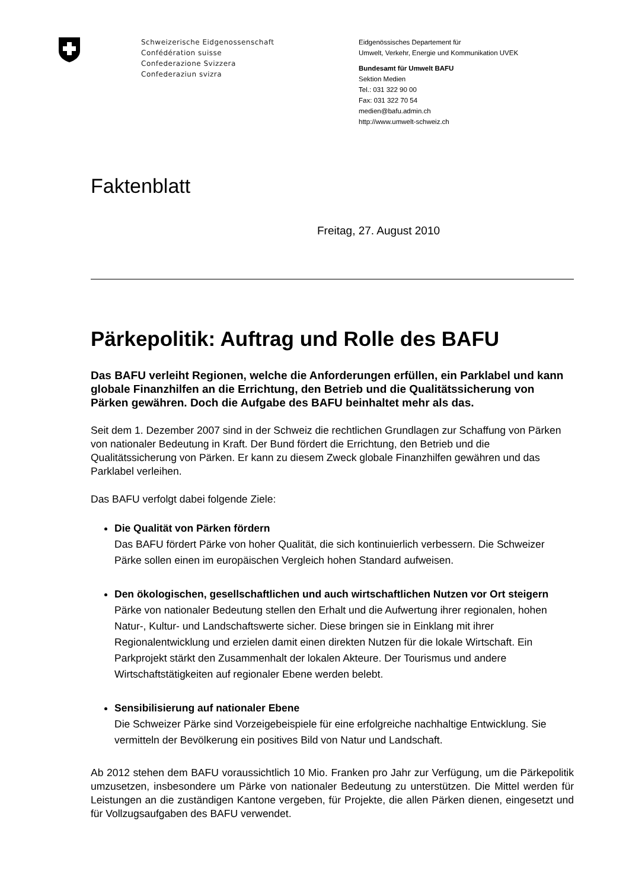Schweizerische Eidgenossenschaft
Confédération suisse
Confederazione Svizzera
Confederaziun svizra
Eidgenössisches Departement für
Umwelt, Verkehr, Energie und Kommunikation UVEK
Bundesamt für Umwelt BAFU
Sektion Medien
Tel.: 031 322 90 00
Fax: 031 322 70 54
medien@bafu.admin.ch
http://www.umwelt-schweiz.ch
Faktenblatt
Freitag, 27. August 2010
Pärkepolitik: Auftrag und Rolle des BAFU
Das BAFU verleiht Regionen, welche die Anforderungen erfüllen, ein Parklabel und kann globale Finanzhilfen an die Errichtung, den Betrieb und die Qualitätssicherung von Pärken gewähren. Doch die Aufgabe des BAFU beinhaltet mehr als das.
Seit dem 1. Dezember 2007 sind in der Schweiz die rechtlichen Grundlagen zur Schaffung von Pärken von nationaler Bedeutung in Kraft. Der Bund fördert die Errichtung, den Betrieb und die Qualitätssicherung von Pärken. Er kann zu diesem Zweck globale Finanzhilfen gewähren und das Parklabel verleihen.
Das BAFU verfolgt dabei folgende Ziele:
Die Qualität von Pärken fördern
Das BAFU fördert Pärke von hoher Qualität, die sich kontinuierlich verbessern. Die Schweizer Pärke sollen einen im europäischen Vergleich hohen Standard aufweisen.
Den ökologischen, gesellschaftlichen und auch wirtschaftlichen Nutzen vor Ort steigern
Pärke von nationaler Bedeutung stellen den Erhalt und die Aufwertung ihrer regionalen, hohen Natur-, Kultur- und Landschaftswerte sicher. Diese bringen sie in Einklang mit ihrer Regionalentwicklung und erzielen damit einen direkten Nutzen für die lokale Wirtschaft. Ein Parkprojekt stärkt den Zusammenhalt der lokalen Akteure. Der Tourismus und andere Wirtschaftstätigkeiten auf regionaler Ebene werden belebt.
Sensibilisierung auf nationaler Ebene
Die Schweizer Pärke sind Vorzeigebeispiele für eine erfolgreiche nachhaltige Entwicklung. Sie vermitteln der Bevölkerung ein positives Bild von Natur und Landschaft.
Ab 2012 stehen dem BAFU voraussichtlich 10 Mio. Franken pro Jahr zur Verfügung, um die Pärkepolitik umzusetzen, insbesondere um Pärke von nationaler Bedeutung zu unterstützen. Die Mittel werden für Leistungen an die zuständigen Kantone vergeben, für Projekte, die allen Pärken dienen, eingesetzt und für Vollzugsaufgaben des BAFU verwendet.